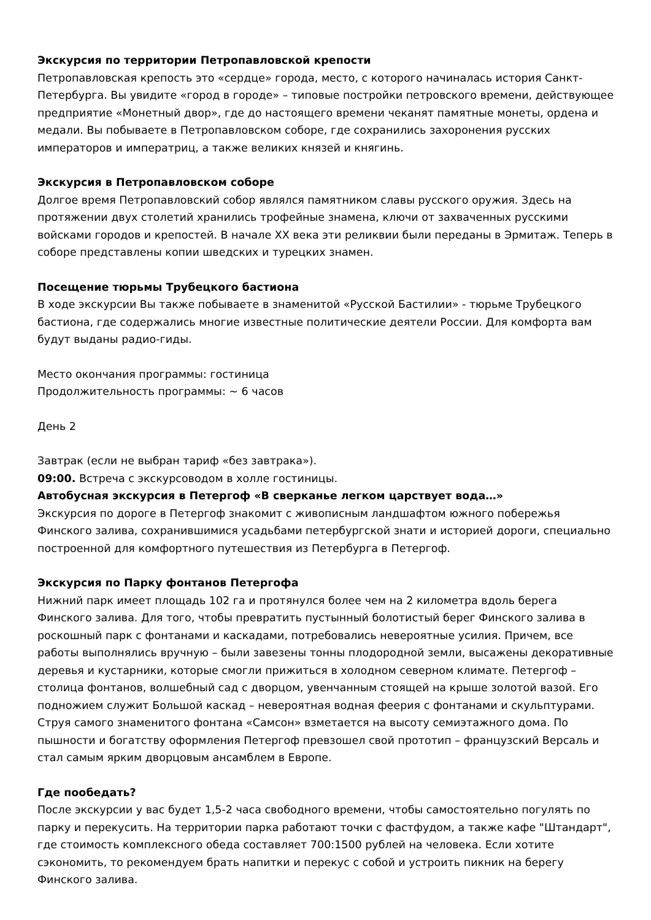Экскурсия по территории Петропавловской крепости
Петропавловская крепость это «сердце» города, место, с которого начиналась история Санкт-Петербурга. Вы увидите «город в городе» – типовые постройки петровского времени, действующее предприятие «Монетный двор», где до настоящего времени чеканят памятные монеты, ордена и медали. Вы побываете в Петропавловском соборе, где сохранились захоронения русских императоров и императриц, а также великих князей и княгинь.
Экскурсия в Петропавловском соборе
Долгое время Петропавловский собор являлся памятником славы русского оружия. Здесь на протяжении двух столетий хранились трофейные знамена, ключи от захваченных русскими войсками городов и крепостей. В начале XX века эти реликвии были переданы в Эрмитаж. Теперь в соборе представлены копии шведских и турецких знамен.
Посещение тюрьмы Трубецкого бастиона
В ходе экскурсии Вы также побываете в знаменитой «Русской Бастилии» - тюрьме Трубецкого бастиона, где содержались многие известные политические деятели России. Для комфорта вам будут выданы радио-гиды.
Место окончания программы: гостиница
Продолжительность программы: ~ 6 часов
День 2
Завтрак (если не выбран тариф «без завтрака»).
09:00. Встреча с экскурсоводом в холле гостиницы.
Автобусная экскурсия в Петергоф «В сверканье легком царствует вода…»
Экскурсия по дороге в Петергоф знакомит с живописным ландшафтом южного побережья Финского залива, сохранившимися усадьбами петербургской знати и историей дороги, специально построенной для комфортного путешествия из Петербурга в Петергоф.
Экскурсия по Парку фонтанов Петергофа
Нижний парк имеет площадь 102 га и протянулся более чем на 2 километра вдоль берега Финского залива. Для того, чтобы превратить пустынный болотистый берег Финского залива в роскошный парк с фонтанами и каскадами, потребовались невероятные усилия. Причем, все работы выполнялись вручную – были завезены тонны плодородной земли, высажены декоративные деревья и кустарники, которые смогли прижиться в холодном северном климате. Петергоф – столица фонтанов, волшебный сад с дворцом, увенчанным стоящей на крыше золотой вазой. Его подножием служит Большой каскад – невероятная водная феерия с фонтанами и скульптурами. Струя самого знаменитого фонтана «Самсон» взметается на высоту семиэтажного дома. По пышности и богатству оформления Петергоф превзошел свой прототип – французский Версаль и стал самым ярким дворцовым ансамблем в Европе.
Где пообедать?
После экскурсии у вас будет 1,5-2 часа свободного времени, чтобы самостоятельно погулять по парку и перекусить. На территории парка работают точки с фастфудом, а также кафе "Штандарт", где стоимость комплексного обеда составляет 700:1500 рублей на человека. Если хотите сэкономить, то рекомендуем брать напитки и перекус с собой и устроить пикник на берегу Финского залива.